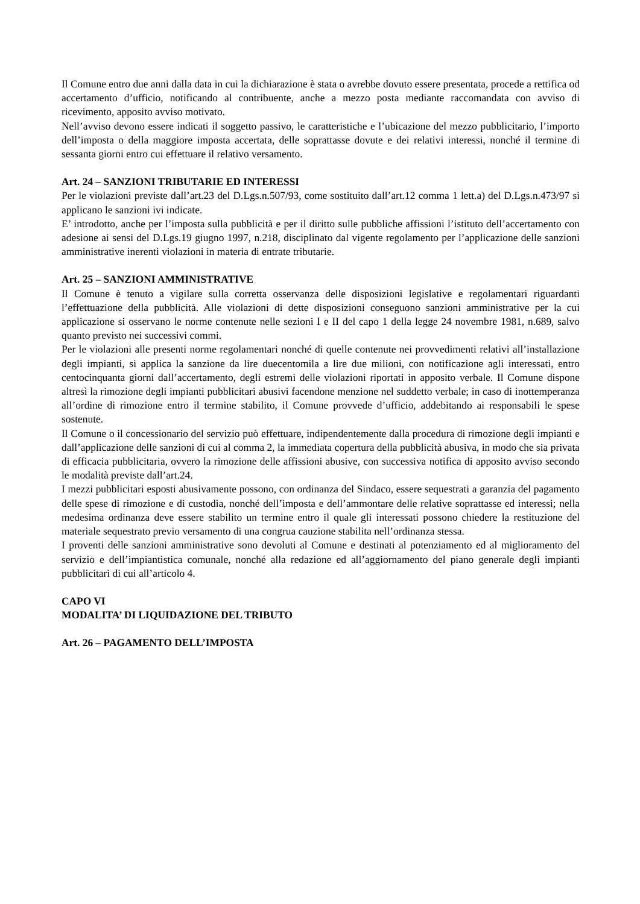Il Comune entro due anni dalla data in cui la dichiarazione è stata o avrebbe dovuto essere presentata, procede a rettifica od accertamento d’ufficio, notificando al contribuente, anche a mezzo posta mediante raccomandata con avviso di ricevimento, apposito avviso motivato.
Nell’avviso devono essere indicati il soggetto passivo, le caratteristiche e l’ubicazione del mezzo pubblicitario, l’importo dell’imposta o della maggiore imposta accertata, delle soprattasse dovute e dei relativi interessi, nonché il termine di sessanta giorni entro cui effettuare il relativo versamento.
Art. 24 – SANZIONI TRIBUTARIE ED INTERESSI
Per le violazioni previste dall’art.23 del D.Lgs.n.507/93, come sostituito dall’art.12 comma 1 lett.a) del D.Lgs.n.473/97 si applicano le sanzioni ivi indicate.
E’ introdotto, anche per l’imposta sulla pubblicità e per il diritto sulle pubbliche affissioni l’istituto dell’accertamento con adesione ai sensi del D.Lgs.19 giugno 1997, n.218, disciplinato dal vigente regolamento per l’applicazione delle sanzioni amministrative inerenti violazioni in materia di entrate tributarie.
Art. 25 – SANZIONI AMMINISTRATIVE
Il Comune è tenuto a vigilare sulla corretta osservanza delle disposizioni legislative e regolamentari riguardanti l’effettuazione della pubblicità. Alle violazioni di dette disposizioni conseguono sanzioni amministrative per la cui applicazione si osservano le norme contenute nelle sezioni I e II del capo 1 della legge 24 novembre 1981, n.689, salvo quanto previsto nei successivi commi.
Per le violazioni alle presenti norme regolamentari nonché di quelle contenute nei provvedimenti relativi all’installazione degli impianti, si applica la sanzione da lire duecentomila a lire due milioni, con notificazione agli interessati, entro centocinquanta giorni dall’accertamento, degli estremi delle violazioni riportati in apposito verbale. Il Comune dispone altresì la rimozione degli impianti pubblicitari abusivi facendone menzione nel suddetto verbale; in caso di inottemperanza all’ordine di rimozione entro il termine stabilito, il Comune provvede d’ufficio, addebitando ai responsabili le spese sostenute.
Il Comune o il concessionario del servizio può effettuare, indipendentemente dalla procedura di rimozione degli impianti e dall’applicazione delle sanzioni di cui al comma 2, la immediata copertura della pubblicità abusiva, in modo che sia privata di efficacia pubblicitaria, ovvero la rimozione delle affissioni abusive, con successiva notifica di apposito avviso secondo le modalità previste dall’art.24.
I mezzi pubblicitari esposti abusivamente possono, con ordinanza del Sindaco, essere sequestrati a garanzia del pagamento delle spese di rimozione e di custodia, nonché dell’imposta e dell’ammontare delle relative soprattasse ed interessi; nella medesima ordinanza deve essere stabilito un termine entro il quale gli interessati possono chiedere la restituzione del materiale sequestrato previo versamento di una congrua cauzione stabilita nell’ordinanza stessa.
I proventi delle sanzioni amministrative sono devoluti al Comune e destinati al potenziamento ed al miglioramento del servizio e dell’impiantistica comunale, nonché alla redazione ed all’aggiornamento del piano generale degli impianti pubblicitari di cui all’articolo 4.
CAPO VI
MODALITA’ DI LIQUIDAZIONE DEL TRIBUTO
Art. 26 – PAGAMENTO DELL’IMPOSTA